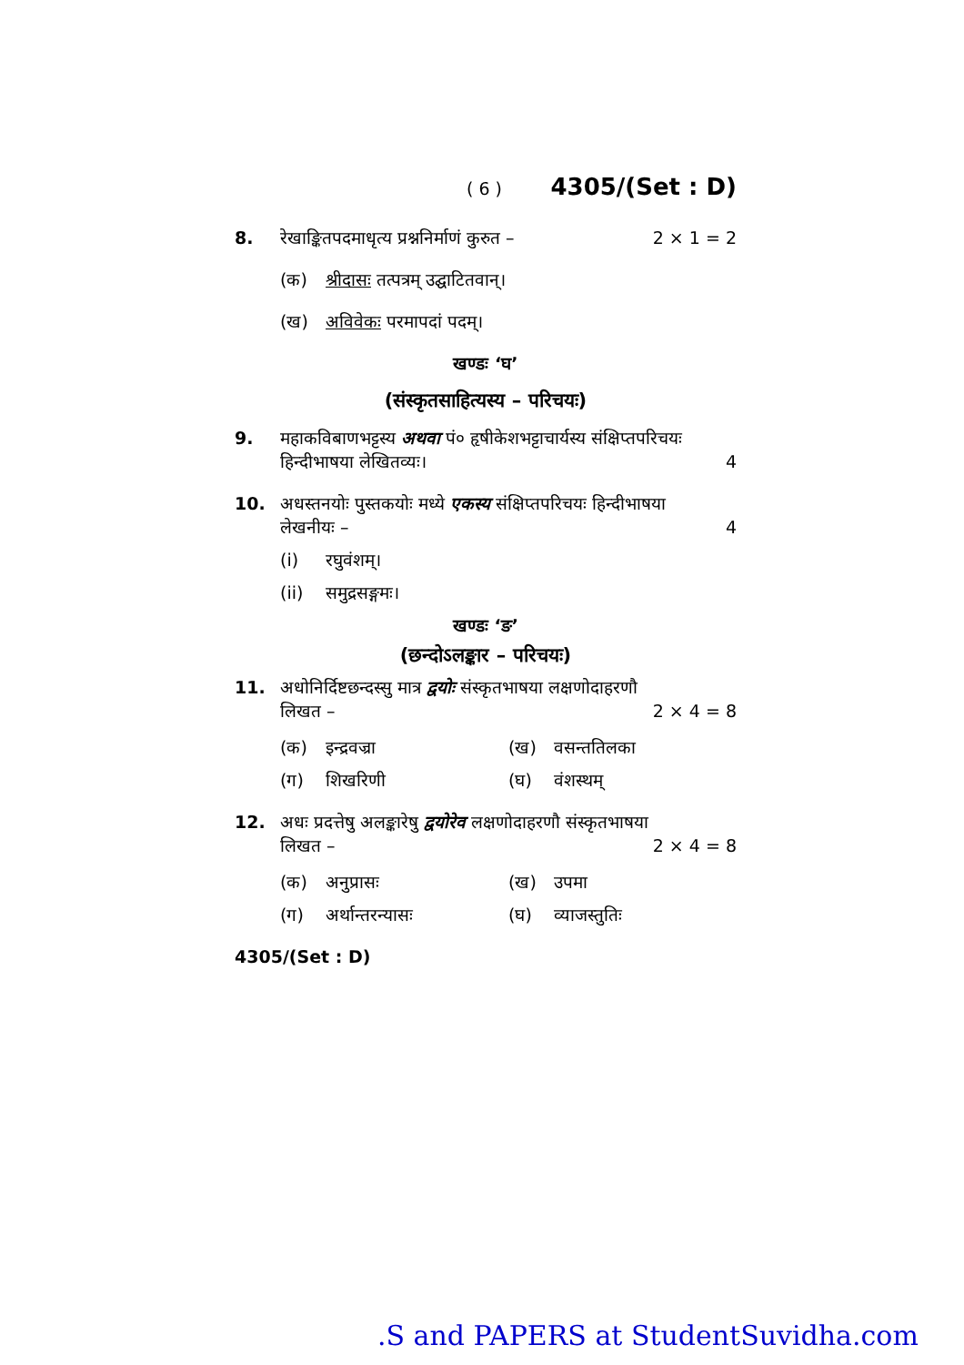( 6 ) 4305/(Set : D)
8. रेखाङ्कितपदमाधृत्य प्रश्ननिर्माणं कुरुत – 2 × 1 = 2
(क) श्रीदासः तत्पत्रम् उद्घाटितवान्।
(ख) अविवेकः परमापदां पदम्।
खण्डः ‘घ’
(संस्कृतसाहित्यस्य – परिचयः)
9. महाकविबाणभट्टस्य अथवा पं० हृषीकेशभट्टाचार्यस्य संक्षिप्तपरिचयः
हिन्दीभाषया लेखितव्यः। 4
10. अधस्तनयोः पुस्तकयोः मध्ये एकस्य संक्षिप्तपरिचयः हिन्दीभाषया
लेखनीयः – 4
(i) रघुवंशम्।
(ii) समुद्रसङ्गमः।
खण्डः ‘ङ’
(छन्दोऽलङ्कार – परिचयः)
11. अधोनिर्दिष्टछन्दस्सु मात्र द्वयोः संस्कृतभाषया लक्षणोदाहरणौ
लिखत – 2 × 4 = 8
(क) इन्द्रवज्रा (ख) वसन्ततिलका (ग) शिखरिणी (घ) वंशस्थम्
12. अधः प्रदत्तेषु अलङ्कारेषु द्वयोरेव लक्षणोदाहरणौ संस्कृतभाषया
लिखत – 2 × 4 = 8
(क) अनुप्रासः (ख) उपमा (ग) अर्थान्तरन्यासः (घ) व्याजस्तुतिः
4305/(Set : D)
.S and PAPERS at StudentSuvidha.com